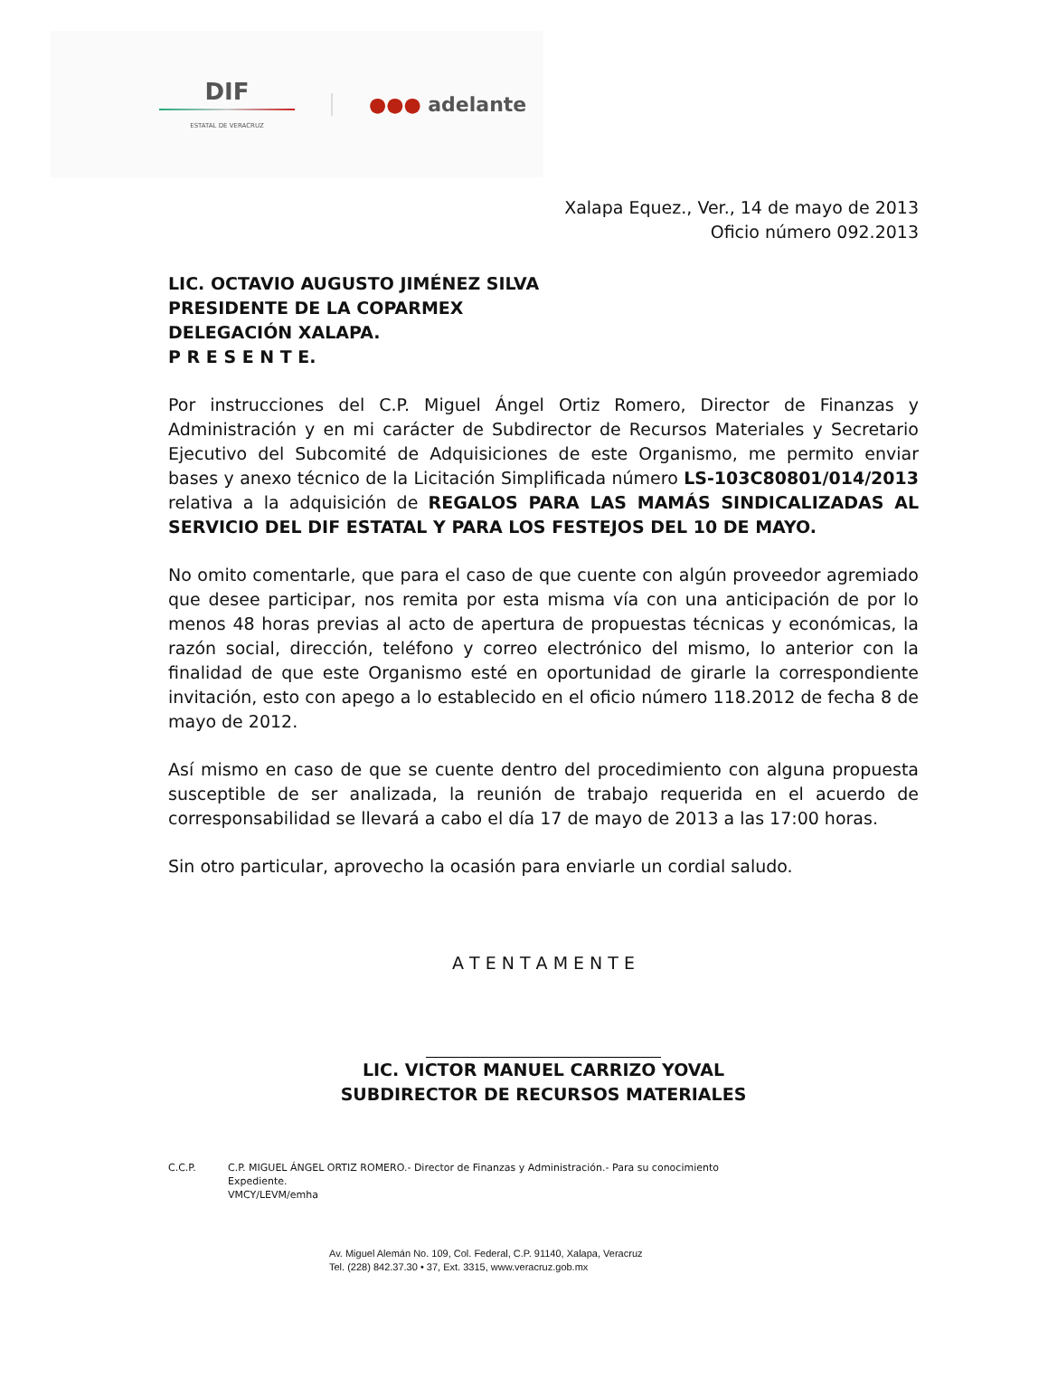DIF
ESTATAL DE VERACRUZ
●●● adelante
Xalapa Equez., Ver., 14 de mayo de 2013
Oficio número 092.2013
LIC. OCTAVIO AUGUSTO JIMÉNEZ SILVA
PRESIDENTE DE LA COPARMEX
DELEGACIÓN XALAPA.
P R E S E N T E.
Por instrucciones del C.P. Miguel Ángel Ortiz Romero, Director de Finanzas y Administración y en mi carácter de Subdirector de Recursos Materiales y Secretario Ejecutivo del Subcomité de Adquisiciones de este Organismo, me permito enviar bases y anexo técnico de la Licitación Simplificada número LS-103C80801/014/2013 relativa a la adquisición de REGALOS PARA LAS MAMÁS SINDICALIZADAS AL SERVICIO DEL DIF ESTATAL Y PARA LOS FESTEJOS DEL 10 DE MAYO.
No omito comentarle, que para el caso de que cuente con algún proveedor agremiado que desee participar, nos remita por esta misma vía con una anticipación de por lo menos 48 horas previas al acto de apertura de propuestas técnicas y económicas, la razón social, dirección, teléfono y correo electrónico del mismo, lo anterior con la finalidad de que este Organismo esté en oportunidad de girarle la correspondiente invitación, esto con apego a lo establecido en el oficio número 118.2012 de fecha 8 de mayo de 2012.
Así mismo en caso de que se cuente dentro del procedimiento con alguna propuesta susceptible de ser analizada, la reunión de trabajo requerida en el acuerdo de corresponsabilidad se llevará a cabo el día 17 de mayo de 2013 a las 17:00 horas.
Sin otro particular, aprovecho la ocasión para enviarle un cordial saludo.
A T E N T A M E N T E
LIC. VICTOR MANUEL CARRIZO YOVAL
SUBDIRECTOR DE RECURSOS MATERIALES
C.C.P. C.P. MIGUEL ÁNGEL ORTIZ ROMERO.- Director de Finanzas y Administración.- Para su conocimiento
Expediente.
VMCY/LEVM/emha
Av. Miguel Alemán No. 109, Col. Federal, C.P. 91140, Xalapa, Veracruz
Tel. (228) 842.37.30 • 37, Ext. 3315, www.veracruz.gob.mx